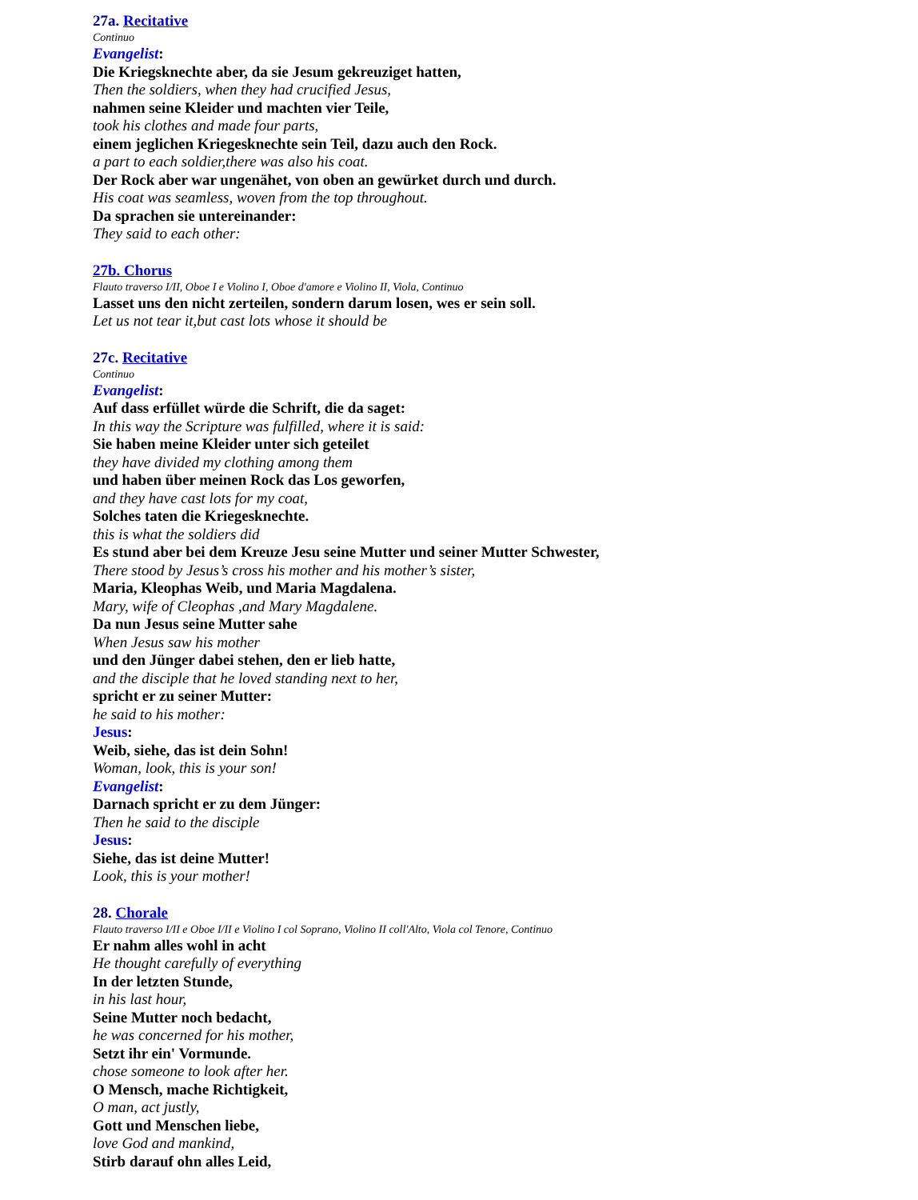27a. Recitative
Continuo
Evangelist:
Die Kriegsknechte aber, da sie Jesum gekreuziget hatten,
Then the soldiers, when they had crucified Jesus,
nahmen seine Kleider und machten vier Teile,
took his clothes and made four parts,
einem jeglichen Kriegesknechte sein Teil, dazu auch den Rock.
a part to each soldier,there was also his coat.
Der Rock aber war ungenähet, von oben an gewürket durch und durch.
His coat was seamless, woven from the top throughout.
Da sprachen sie untereinander:
They said to each other:
27b. Chorus
Flauto traverso I/II, Oboe I e Violino I, Oboe d'amore e Violino II, Viola, Continuo
Lasset uns den nicht zerteilen, sondern darum losen, wes er sein soll.
Let us not tear it,but cast lots whose it should be
27c. Recitative
Continuo
Evangelist:
Auf dass erfüllet würde die Schrift, die da saget:
In this way the Scripture was fulfilled, where it is said:
Sie haben meine Kleider unter sich geteilet
they have divided my clothing among them
und haben über meinen Rock das Los geworfen,
and they have cast lots for my coat,
Solches taten die Kriegesknechte.
this is what the soldiers did
Es stund aber bei dem Kreuze Jesu seine Mutter und seiner Mutter Schwester,
There stood by Jesus’s cross his mother and his mother’s sister,
Maria, Kleophas Weib, und Maria Magdalena.
Mary, wife of Cleophas ,and Mary Magdalene.
Da nun Jesus seine Mutter sahe
When Jesus saw his mother
und den Jünger dabei stehen, den er lieb hatte,
and the disciple that he loved standing next to her,
spricht er zu seiner Mutter:
he said to his mother:
Jesus:
Weib, siehe, das ist dein Sohn!
Woman, look, this is your son!
Evangelist:
Darnach spricht er zu dem Jünger:
Then he said to the disciple
Jesus:
Siehe, das ist deine Mutter!
Look, this is your mother!
28. Chorale
Flauto traverso I/II e Oboe I/II e Violino I col Soprano, Violino II coll'Alto, Viola col Tenore, Continuo
Er nahm alles wohl in acht
He thought carefully of everything
In der letzten Stunde,
in his last hour,
Seine Mutter noch bedacht,
he was concerned for his mother,
Setzt ihr ein' Vormunde.
chose someone to look after her.
O Mensch, mache Richtigkeit,
O man, act justly,
Gott und Menschen liebe,
love God and mankind,
Stirb darauf ohn alles Leid,